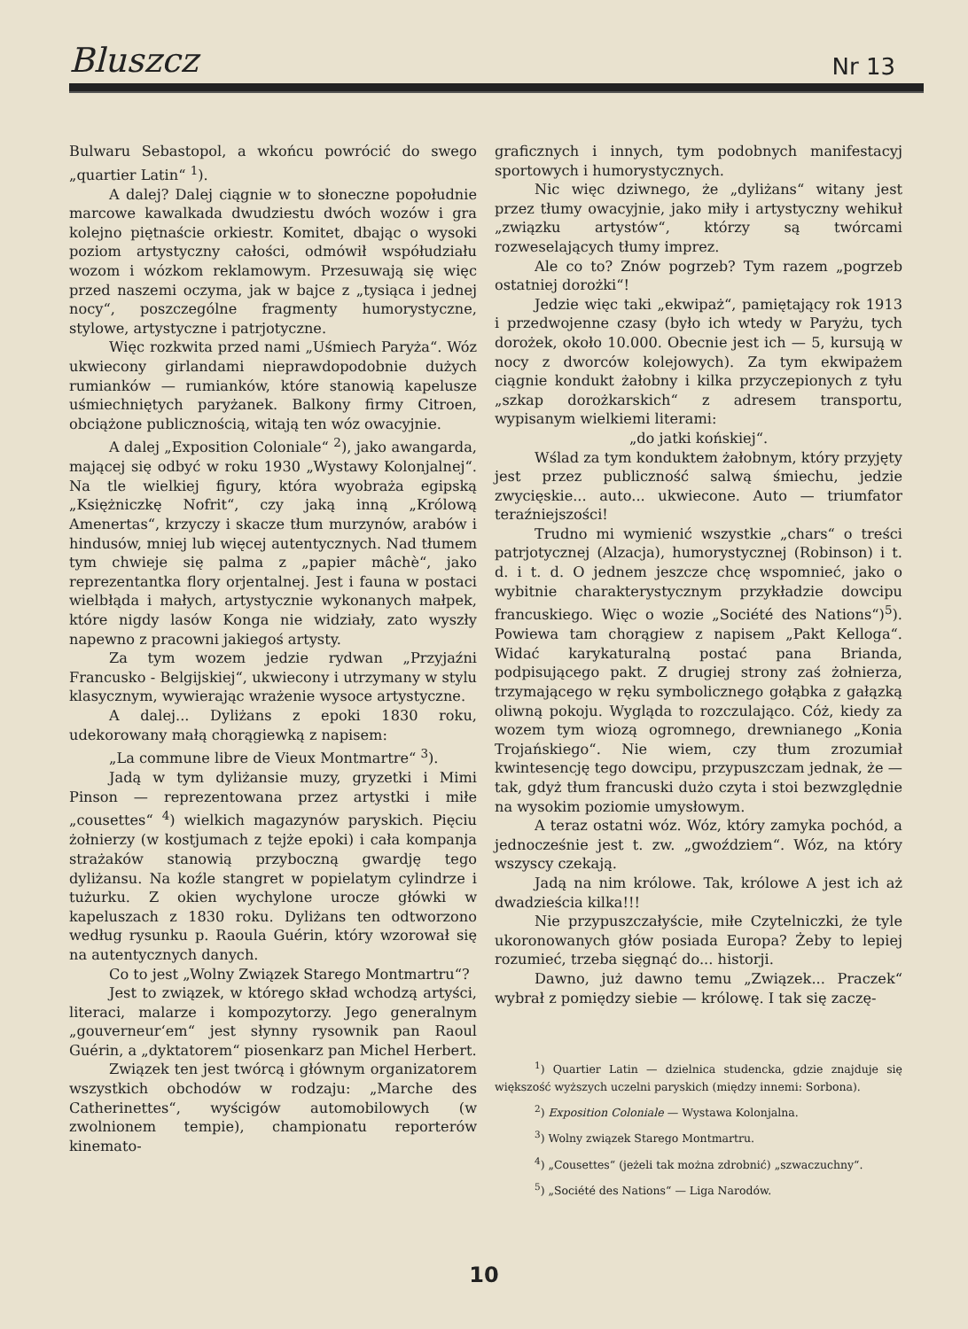Bluszcz
Nr 13
Bulwaru Sebastopol, a wkońcu powrócić do swego „quartier Latin“ <sup>1</sup>).
A dalej? Dalej ciągnie w to słoneczne popołudnie marcowe kawalkada dwudziestu dwóch wozów i gra kolejno piętnaście orkiestr. Komitet, dbając o wysoki poziom artystyczny całości, odmówił współudziału wozom i wózkom reklamowym. Przesuwają się więc przed naszemi oczyma, jak w bajce z „tysiąca i jednej nocy“, poszczególne fragmenty humorystyczne, stylowe, artystyczne i patrjotyczne.
Więc rozkwita przed nami „Uśmiech Paryża“. Wóz ukwiecony girlandami nieprawdopodobnie dużych rumianków — rumianków, które stanowią kapelusze uśmiechniętych paryżanek. Balkony firmy Citroen, obciążone publicznością, witają ten wóz owacyjnie.
A dalej „Exposition Coloniale“ <sup>2</sup>), jako awangarda, mającej się odbyć w roku 1930 „Wystawy Kolonjalnej“. Na tle wielkiej figury, która wyobraża egipską „Księżniczkę Nofrit“, czy jaką inną „Królową Amenertas“, krzyczy i skacze tłum murzynów, arabów i hindusów, mniej lub więcej autentycznych. Nad tłumem tym chwieje się palma z „papier mâchè“, jako reprezentantka flory orjentalnej. Jest i fauna w postaci wielbłąda i małych, artystycznie wykonanych małpek, które nigdy lasów Konga nie widziały, zato wyszły napewno z pracowni jakiegoś artysty.
Za tym wozem jedzie rydwan „Przyjaźni Francusko - Belgijskiej“, ukwiecony i utrzymany w stylu klasycznym, wywierając wrażenie wysoce artystyczne.
A dalej... Dyliżans z epoki 1830 roku, udekorowany małą chorągiewką z napisem:
„La commune libre de Vieux Montmartre“ <sup>3</sup>).
Jadą w tym dyliżansie muzy, gryzetki i Mimi Pinson — reprezentowana przez artystki i miłe „cousettes“ <sup>4</sup>) wielkich magazynów paryskich. Pięciu żołnierzy (w kostjumach z tejże epoki) i cała kompanja strażaków stanowią przyboczną gwardję tego dyliżansu. Na koźle stangret w popielatym cylindrze i tużurku. Z okien wychylone urocze główki w kapeluszach z 1830 roku. Dyliżans ten odtworzono według rysunku p. Raoula Guérin, który wzorował się na autentycznych danych.
Co to jest „Wolny Związek Starego Montmartru“?
Jest to związek, w którego skład wchodzą artyści, literaci, malarze i kompozytorzy. Jego generalnym „gouverneur‘em“ jest słynny rysownik pan Raoul Guérin, a „dyktatorem“ piosenkarz pan Michel Herbert.
Związek ten jest twórcą i głównym organizatorem wszystkich obchodów w rodzaju: „Marche des Catherinettes“, wyścigów automobilowych (w zwolnionem tempie), championatu reporterów kinemato-
graficznych i innych, tym podobnych manifestacyj sportowych i humorystycznych.
Nic więc dziwnego, że „dyliżans“ witany jest przez tłumy owacyjnie, jako miły i artystyczny wehikuł „związku artystów“, którzy są twórcami rozweselających tłumy imprez.
Ale co to? Znów pogrzeb? Tym razem „pogrzeb ostatniej dorożki“!
Jedzie więc taki „ekwipaż“, pamiętający rok 1913 i przedwojenne czasy (było ich wtedy w Paryżu, tych dorożek, około 10.000. Obecnie jest ich — 5, kursują w nocy z dworców kolejowych). Za tym ekwipażem ciągnie kondukt żałobny i kilka przyczepionych z tyłu „szkap dorożkarskich“ z adresem transportu, wypisanym wielkiemi literami:
„do jatki końskiej“.
Wślad za tym konduktem żałobnym, który przyjęty jest przez publiczność salwą śmiechu, jedzie zwycięskie... auto... ukwiecone. Auto — triumfator teraźniejszości!
Trudno mi wymienić wszystkie „chars“ o treści patrjotycznej (Alzacja), humorystycznej (Robinson) i t. d. i t. d. O jednem jeszcze chcę wspomnieć, jako o wybitnie charakterystycznym przykładzie dowcipu francuskiego. Więc o wozie „Société des Nations“)<sup>5</sup>). Powiewa tam chorągiew z napisem „Pakt Kelloga“. Widać karykaturalną postać pana Brianda, podpisującego pakt. Z drugiej strony zaś żołnierza, trzymającego w ręku symbolicznego gołąbka z gałązką oliwną pokoju. Wygląda to rozczulająco. Cóż, kiedy za wozem tym wiozą ogromnego, drewnianego „Konia Trojańskiego“. Nie wiem, czy tłum zrozumiał kwintesencję tego dowcipu, przypuszczam jednak, że — tak, gdyż tłum francuski dużo czyta i stoi bezwzględnie na wysokim poziomie umysłowym.
A teraz ostatni wóz. Wóz, który zamyka pochód, a jednocześnie jest t. zw. „gwoździem“. Wóz, na który wszyscy czekają.
Jadą na nim królowe. Tak, królowe A jest ich aż dwadzieścia kilka!!!
Nie przypuszczałyście, miłe Czytelniczki, że tyle ukoronowanych głów posiada Europa? Żeby to lepiej rozumieć, trzeba sięgnąć do... historji.
Dawno, już dawno temu „Związek... Praczek“ wybrał z pomiędzy siebie — królowę. I tak się zaczę-
<sup>1</sup>) Quartier Latin — dzielnica studencka, gdzie znajduje się większość wyższych uczelni paryskich (między innemi: Sorbona).
<sup>2</sup>) Exposition Coloniale — Wystawa Kolonjalna.
<sup>3</sup>) Wolny związek Starego Montmartru.
<sup>4</sup>) „Cousettes“ (jeżeli tak można zdrobnić) „szwaczuchny“.
<sup>5</sup>) „Société des Nations“ — Liga Narodów.
10